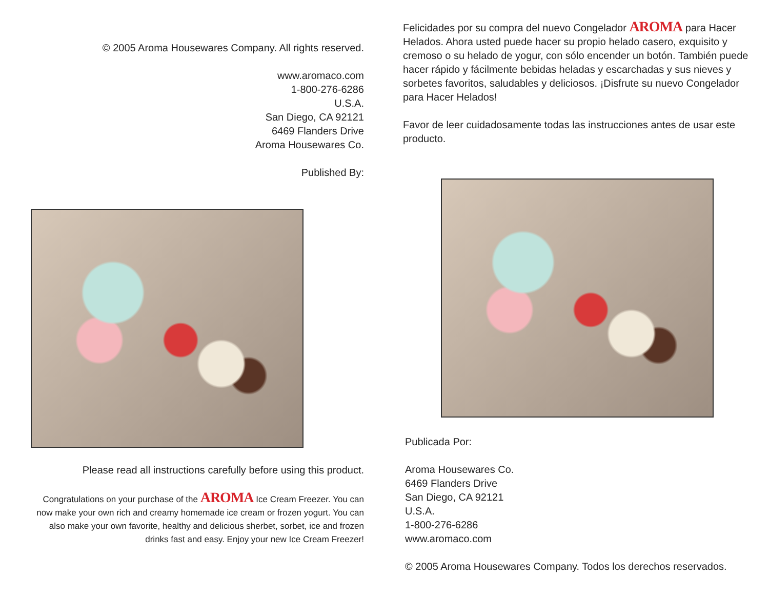© 2005 Aroma Housewares Company. All rights reserved.
www.aromaco.com
1-800-276-6286
U.S.A.
San Diego, CA 92121
6469 Flanders Drive
Aroma Housewares Co.
Published By:
Please read all instructions carefully before using this product.
Congratulations on your purchase of the AROMA Ice Cream Freezer. You can now make your own rich and creamy homemade ice cream or frozen yogurt. You can also make your own favorite, healthy and delicious sherbet, sorbet, ice and frozen drinks fast and easy. Enjoy your new Ice Cream Freezer!
Felicidades por su compra del nuevo Congelador AROMA para Hacer Helados. Ahora usted puede hacer su propio helado casero, exquisito y cremoso o su helado de yogur, con sólo encender un botón. También puede hacer rápido y fácilmente bebidas heladas y escarchadas y sus nieves y sorbetes favoritos, saludables y deliciosos. ¡Disfrute su nuevo Congelador para Hacer Helados!
Favor de leer cuidadosamente todas las instrucciones antes de usar este producto.
Publicada Por:
Aroma Housewares Co.
6469 Flanders Drive
San Diego, CA 92121
U.S.A.
1-800-276-6286
www.aromaco.com
© 2005 Aroma Housewares Company. Todos los derechos reservados.